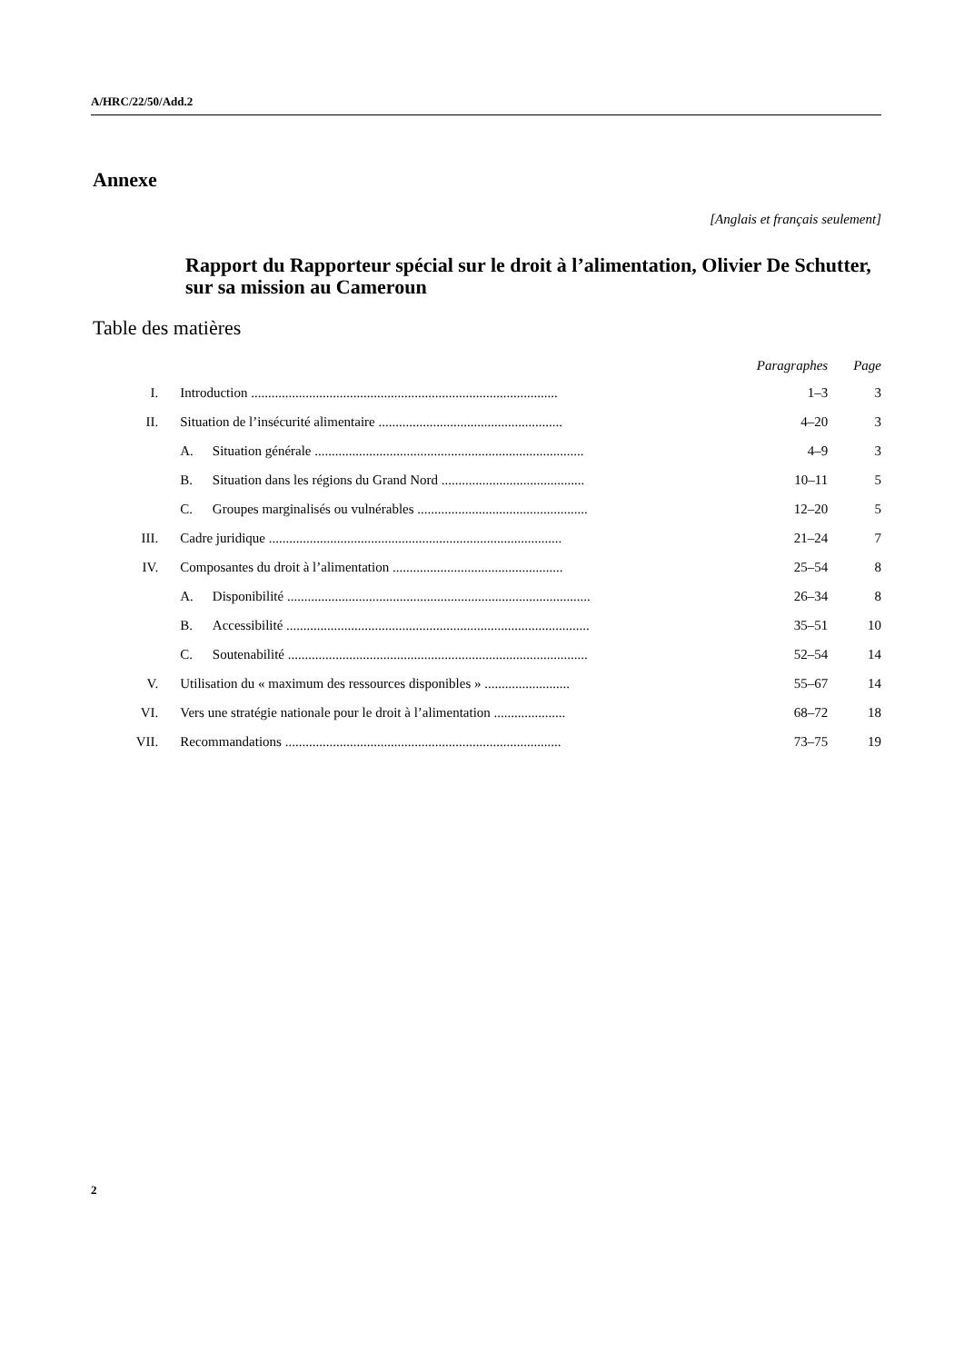A/HRC/22/50/Add.2
Annexe
[Anglais et français seulement]
Rapport du Rapporteur spécial sur le droit à l’alimentation, Olivier De Schutter, sur sa mission au Cameroun
Table des matières
| | | | Paragraphes | Page |
| --- | --- | --- | --- | --- |
| I. | Introduction .......................................................................................... | | 1–3 | 3 |
| II. | Situation de l’insécurité alimentaire ...................................................... | | 4–20 | 3 |
| | A. | Situation générale ............................................................................... | 4–9 | 3 |
| | B. | Situation dans les régions du Grand Nord .......................................... | 10–11 | 5 |
| | C. | Groupes marginalisés ou vulnérables .................................................. | 12–20 | 5 |
| III. | Cadre juridique ...................................................................................... | | 21–24 | 7 |
| IV. | Composantes du droit à l’alimentation .................................................. | | 25–54 | 8 |
| | A. | Disponibilité ......................................................................................... | 26–34 | 8 |
| | B. | Accessibilité ......................................................................................... | 35–51 | 10 |
| | C. | Soutenabilité ........................................................................................ | 52–54 | 14 |
| V. | Utilisation du « maximum des ressources disponibles » ......................... | | 55–67 | 14 |
| VI. | Vers une stratégie nationale pour le droit à l’alimentation ..................... | | 68–72 | 18 |
| VII. | Recommandations ................................................................................. | | 73–75 | 19 |
2